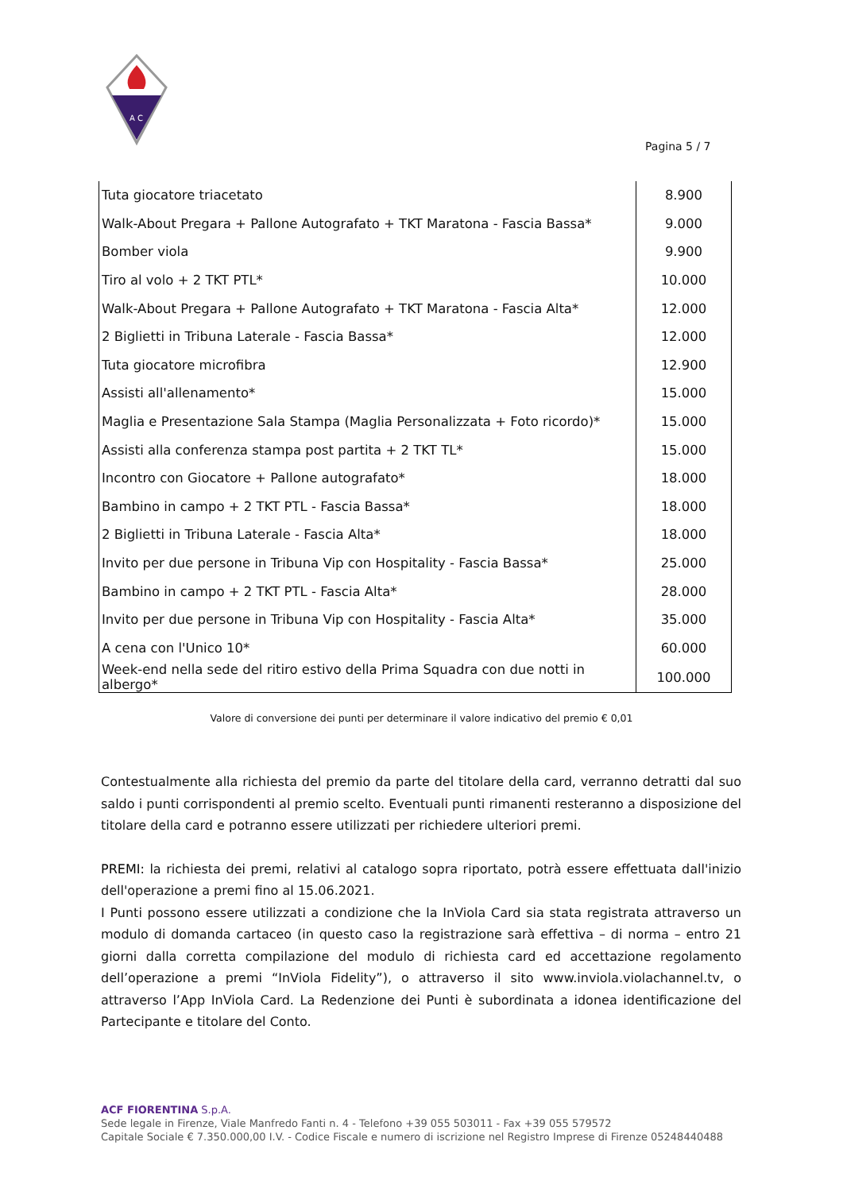A C
Pagina 5 / 7
| Tuta giocatore triacetato | 8.900 |
| Walk-About Pregara + Pallone Autografato + TKT Maratona - Fascia Bassa* | 9.000 |
| Bomber viola | 9.900 |
| Tiro al volo + 2 TKT PTL* | 10.000 |
| Walk-About Pregara + Pallone Autografato + TKT Maratona - Fascia Alta* | 12.000 |
| 2 Biglietti in Tribuna Laterale - Fascia Bassa* | 12.000 |
| Tuta giocatore microfibra | 12.900 |
| Assisti all'allenamento* | 15.000 |
| Maglia e Presentazione Sala Stampa (Maglia Personalizzata + Foto ricordo)* | 15.000 |
| Assisti alla conferenza stampa post partita + 2 TKT TL* | 15.000 |
| Incontro con Giocatore + Pallone autografato* | 18.000 |
| Bambino in campo + 2 TKT PTL - Fascia Bassa* | 18.000 |
| 2 Biglietti in Tribuna Laterale - Fascia Alta* | 18.000 |
| Invito per due persone in Tribuna Vip con Hospitality - Fascia Bassa* | 25.000 |
| Bambino in campo + 2 TKT PTL - Fascia Alta* | 28.000 |
| Invito per due persone in Tribuna Vip con Hospitality - Fascia Alta* | 35.000 |
| A cena con l'Unico 10* | 60.000 |
| Week-end nella sede del ritiro estivo della Prima Squadra con due notti in albergo* | 100.000 |
Valore di conversione dei punti per determinare il valore indicativo del premio € 0,01
Contestualmente alla richiesta del premio da parte del titolare della card, verranno detratti dal suo saldo i punti corrispondenti al premio scelto. Eventuali punti rimanenti resteranno a disposizione del titolare della card e potranno essere utilizzati per richiedere ulteriori premi.
PREMI: la richiesta dei premi, relativi al catalogo sopra riportato, potrà essere effettuata dall'inizio dell'operazione a premi fino al 15.06.2021.
I Punti possono essere utilizzati a condizione che la InViola Card sia stata registrata attraverso un modulo di domanda cartaceo (in questo caso la registrazione sarà effettiva – di norma – entro 21 giorni dalla corretta compilazione del modulo di richiesta card ed accettazione regolamento dell’operazione a premi “InViola Fidelity”), o attraverso il sito www.inviola.violachannel.tv, o attraverso l’App InViola Card. La Redenzione dei Punti è subordinata a idonea identificazione del Partecipante e titolare del Conto.
ACF FIORENTINA S.p.A.
Sede legale in Firenze, Viale Manfredo Fanti n. 4 - Telefono +39 055 503011 - Fax +39 055 579572
Capitale Sociale € 7.350.000,00 I.V. - Codice Fiscale e numero di iscrizione nel Registro Imprese di Firenze 05248440488